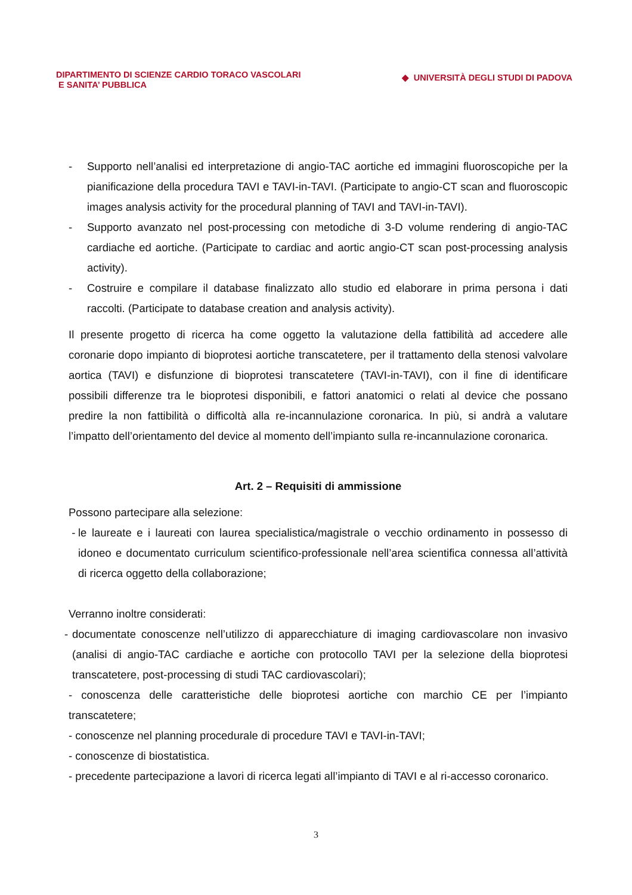DIPARTIMENTO DI SCIENZE CARDIO TORACO VASCOLARI
E SANITA’ PUBBLICA
◆ UNIVERSITÀ DEGLI STUDI DI PADOVA
- Supporto nell’analisi ed interpretazione di angio-TAC aortiche ed immagini fluoroscopiche per la pianificazione della procedura TAVI e TAVI-in-TAVI. (Participate to angio-CT scan and fluoroscopic images analysis activity for the procedural planning of TAVI and TAVI-in-TAVI).
- Supporto avanzato nel post-processing con metodiche di 3-D volume rendering di angio-TAC cardiache ed aortiche. (Participate to cardiac and aortic angio-CT scan post-processing analysis activity).
- Costruire e compilare il database finalizzato allo studio ed elaborare in prima persona i dati raccolti. (Participate to database creation and analysis activity).
Il presente progetto di ricerca ha come oggetto la valutazione della fattibilità ad accedere alle coronarie dopo impianto di bioprotesi aortiche transcatetere, per il trattamento della stenosi valvolare aortica (TAVI) e disfunzione di bioprotesi transcatetere (TAVI-in-TAVI), con il fine di identificare possibili differenze tra le bioprotesi disponibili, e fattori anatomici o relati al device che possano predire la non fattibilità o difficoltà alla re-incannulazione coronarica. In più, si andrà a valutare l’impatto dell’orientamento del device al momento dell’impianto sulla re-incannulazione coronarica.
Art. 2 – Requisiti di ammissione
Possono partecipare alla selezione:
- le laureate e i laureati con laurea specialistica/magistrale o vecchio ordinamento in possesso di idoneo e documentato curriculum scientifico-professionale nell’area scientifica connessa all’attività di ricerca oggetto della collaborazione;
Verranno inoltre considerati:
- documentate conoscenze nell’utilizzo di apparecchiature di imaging cardiovascolare non invasivo (analisi di angio-TAC cardiache e aortiche con protocollo TAVI per la selezione della bioprotesi transcatetere, post-processing di studi TAC cardiovascolari);
- conoscenza delle caratteristiche delle bioprotesi aortiche con marchio CE per l’impianto transcatetere;
- conoscenze nel planning procedurale di procedure TAVI e TAVI-in-TAVI;
- conoscenze di biostatistica.
- precedente partecipazione a lavori di ricerca legati all’impianto di TAVI e al ri-accesso coronarico.
3